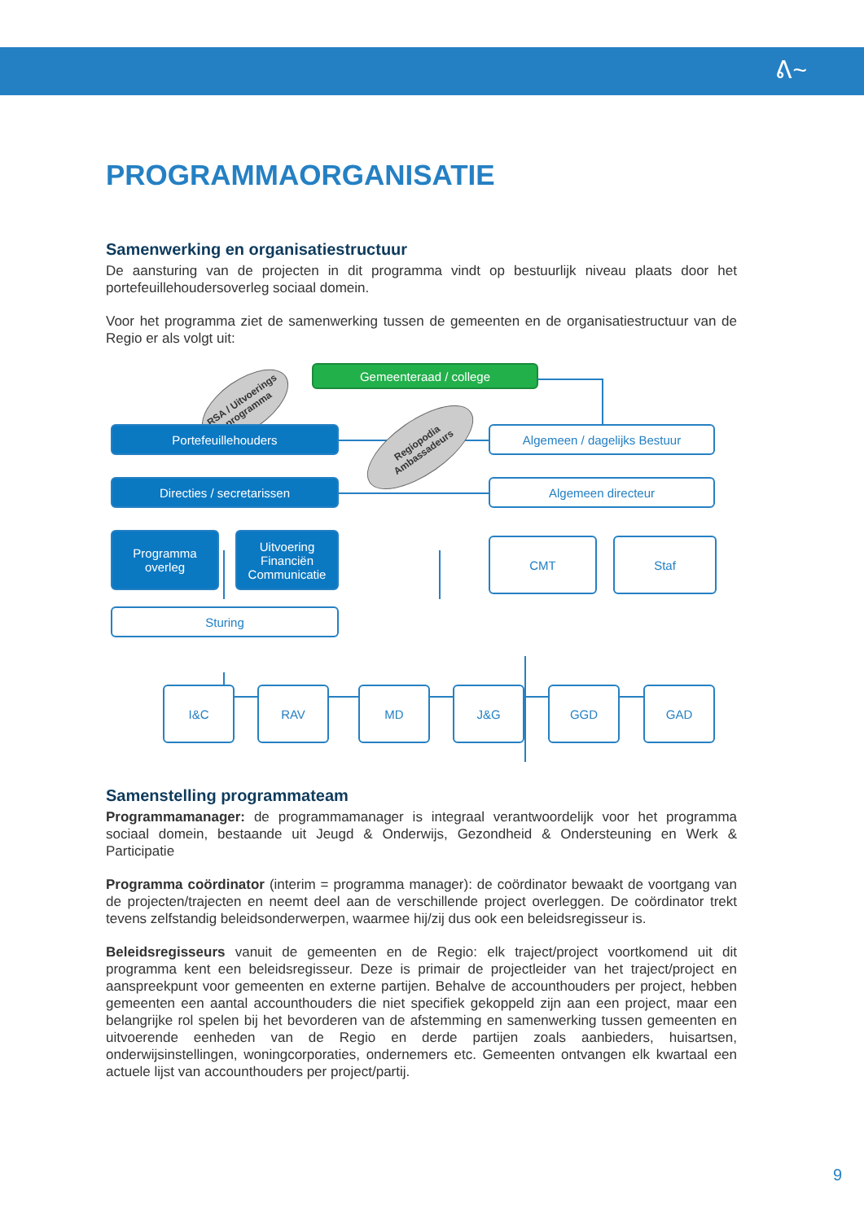ᕕ~
PROGRAMMAORGANISATIE
Samenwerking en organisatiestructuur
De aansturing van de projecten in dit programma vindt op bestuurlijk niveau plaats door het portefeuillehoudersoverleg sociaal domein.
Voor het programma ziet de samenwerking tussen de gemeenten en de organisatiestructuur van de Regio er als volgt uit:
Gemeenteraad / college
RSA / Uitvoerings programma
Portefeuillehouders
Regiopodia Ambassadeurs
Algemeen / dagelijks Bestuur
Directies / secretarissen Algemeen directeur
Programma
overleg
Uitvoering
Financiën
Communicatie
CMT Staf
Sturing
I&C RAV MD J&G GGD GAD
Samenstelling programmateam
Programmamanager: de programmamanager is integraal verantwoordelijk voor het programma sociaal domein, bestaande uit Jeugd & Onderwijs, Gezondheid & Ondersteuning en Werk & Participatie
Programma coördinator (interim = programma manager): de coördinator bewaakt de voortgang van de projecten/trajecten en neemt deel aan de verschillende project overleggen. De coördinator trekt tevens zelfstandig beleidsonderwerpen, waarmee hij/zij dus ook een beleidsregisseur is.
Beleidsregisseurs vanuit de gemeenten en de Regio: elk traject/project voortkomend uit dit programma kent een beleidsregisseur. Deze is primair de projectleider van het traject/project en aanspreekpunt voor gemeenten en externe partijen. Behalve de accounthouders per project, hebben gemeenten een aantal accounthouders die niet specifiek gekoppeld zijn aan een project, maar een belangrijke rol spelen bij het bevorderen van de afstemming en samenwerking tussen gemeenten en uitvoerende eenheden van de Regio en derde partijen zoals aanbieders, huisartsen, onderwijsinstellingen, woningcorporaties, ondernemers etc. Gemeenten ontvangen elk kwartaal een actuele lijst van accounthouders per project/partij.
9